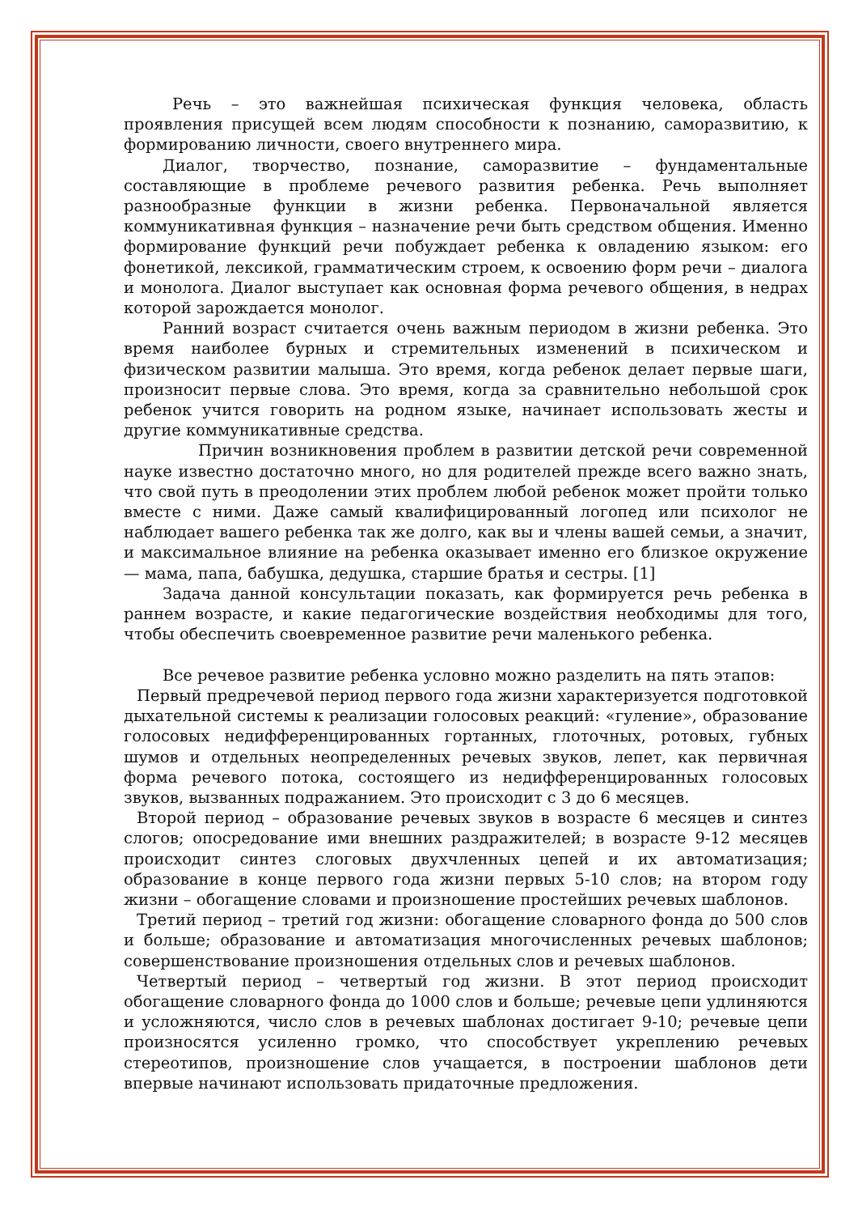Речь – это важнейшая психическая функция человека, область проявления присущей всем людям способности к познанию, саморазвитию, к формированию личности, своего внутреннего мира.
Диалог, творчество, познание, саморазвитие – фундаментальные составляющие в проблеме речевого развития ребенка. Речь выполняет разнообразные функции в жизни ребенка. Первоначальной является коммуникативная функция – назначение речи быть средством общения. Именно формирование функций речи побуждает ребенка к овладению языком: его фонетикой, лексикой, грамматическим строем, к освоению форм речи – диалога и монолога. Диалог выступает как основная форма речевого общения, в недрах которой зарождается монолог.
Ранний возраст считается очень важным периодом в жизни ребенка. Это время наиболее бурных и стремительных изменений в психическом и физическом развитии малыша. Это время, когда ребенок делает первые шаги, произносит первые слова. Это время, когда за сравнительно небольшой срок ребенок учится говорить на родном языке, начинает использовать жесты и другие коммуникативные средства.
Причин возникновения проблем в развитии детской речи современной науке известно достаточно много, но для родителей прежде всего важно знать, что свой путь в преодолении этих проблем любой ребенок может пройти только вместе с ними. Даже самый квалифицированный логопед или психолог не наблюдает вашего ребенка так же долго, как вы и члены вашей семьи, а значит, и максимальное влияние на ребенка оказывает именно его близкое окружение — мама, папа, бабушка, дедушка, старшие братья и сестры. [1]
Задача данной консультации показать, как формируется речь ребенка в раннем возрасте, и какие педагогические воздействия необходимы для того, чтобы обеспечить своевременное развитие речи маленького ребенка.
Все речевое развитие ребенка условно можно разделить на пять этапов:
Первый предречевой период первого года жизни характеризуется подготовкой дыхательной системы к реализации голосовых реакций: «гуление», образование голосовых недифференцированных гортанных, глоточных, ротовых, губных шумов и отдельных неопределенных речевых звуков, лепет, как первичная форма речевого потока, состоящего из недифференцированных голосовых звуков, вызванных подражанием. Это происходит с 3 до 6 месяцев.
Второй период – образование речевых звуков в возрасте 6 месяцев и синтез слогов; опосредование ими внешних раздражителей; в возрасте 9-12 месяцев происходит синтез слоговых двухчленных цепей и их автоматизация; образование в конце первого года жизни первых 5-10 слов; на втором году жизни – обогащение словами и произношение простейших речевых шаблонов.
Третий период – третий год жизни: обогащение словарного фонда до 500 слов и больше; образование и автоматизация многочисленных речевых шаблонов; совершенствование произношения отдельных слов и речевых шаблонов.
Четвертый период – четвертый год жизни. В этот период происходит обогащение словарного фонда до 1000 слов и больше; речевые цепи удлиняются и усложняются, число слов в речевых шаблонах достигает 9-10; речевые цепи произносятся усиленно громко, что способствует укреплению речевых стереотипов, произношение слов учащается, в построении шаблонов дети впервые начинают использовать придаточные предложения.